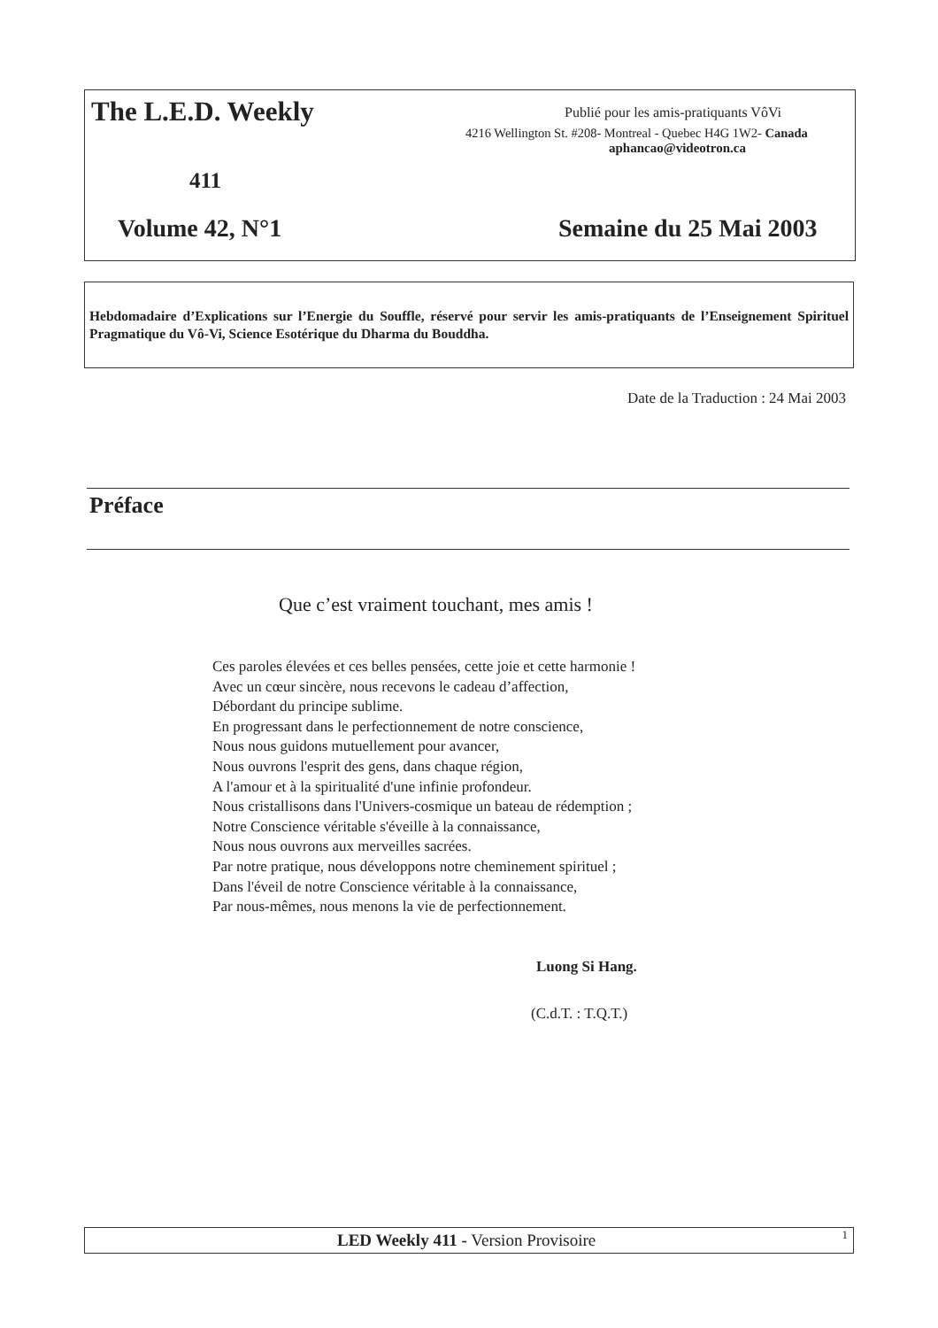The L.E.D. Weekly
Publié pour les amis-pratiquants VôVi
4216 Wellington St. #208- Montreal - Quebec H4G 1W2- Canada
aphancao@videotron.ca
411
Volume 42, N°1 Semaine du 25 Mai 2003
Hebdomadaire d’Explications sur l’Energie du Souffle, réservé pour servir les amis-pratiquants de l’Enseignement Spirituel Pragmatique du Vô-Vi, Science Esotérique du Dharma du Bouddha.
Date de la Traduction : 24 Mai 2003
Préface
Que c’est vraiment touchant, mes amis !
Ces paroles élevées et ces belles pensées, cette joie et cette harmonie !
Avec un cœur sincère, nous recevons le cadeau d’affection,
Débordant du principe sublime.
En progressant dans le perfectionnement de notre conscience,
Nous nous guidons mutuellement pour avancer,
Nous ouvrons l'esprit des gens, dans chaque région,
A l'amour et à la spiritualité d'une infinie profondeur.
Nous cristallisons dans l'Univers-cosmique un bateau de rédemption ;
Notre Conscience véritable s'éveille à la connaissance,
Nous nous ouvrons aux merveilles sacrées.
Par notre pratique, nous développons notre cheminement spirituel ;
Dans l'éveil de notre Conscience véritable à la connaissance,
Par nous-mêmes, nous menons la vie de perfectionnement.
Luong Si Hang.
(C.d.T. : T.Q.T.)
LED Weekly 411 - Version Provisoire 1